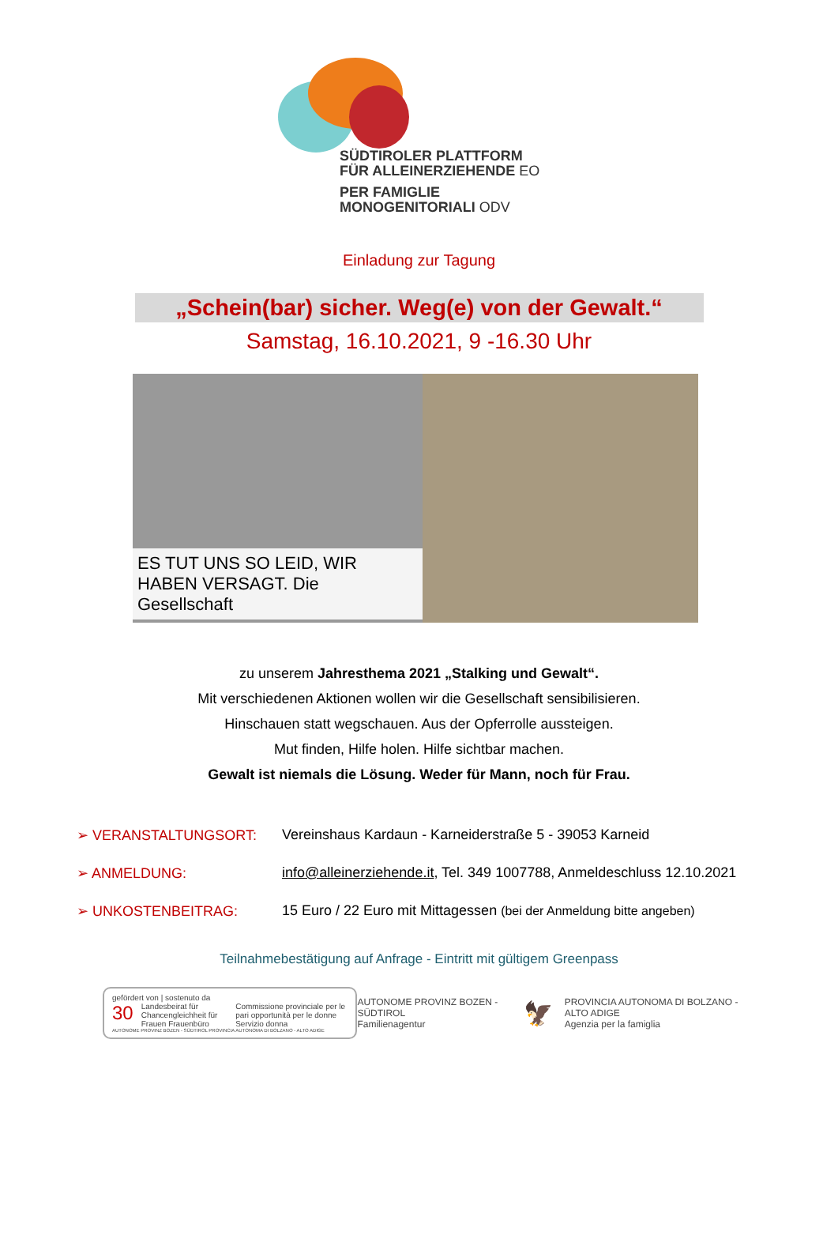SÜDTIROLER PLATTFORM
FÜR ALLEINERZIEHENDE EO
PER FAMIGLIE
MONOGENITORIALI ODV
Einladung zur Tagung
„Schein(bar) sicher. Weg(e) von der Gewalt.“
Samstag, 16.10.2021, 9 -16.30 Uhr
ES TUT UNS SO LEID, WIR HABEN VERSAGT. Die Gesellschaft
zu unserem Jahresthema 2021 „Stalking und Gewalt“.
Mit verschiedenen Aktionen wollen wir die Gesellschaft sensibilisieren.
Hinschauen statt wegschauen. Aus der Opferrolle aussteigen.
Mut finden, Hilfe holen. Hilfe sichtbar machen.
Gewalt ist niemals die Lösung. Weder für Mann, noch für Frau.
➢ VERANSTALTUNGSORT: Vereinshaus Kardaun - Karneiderstraße 5 - 39053 Karneid
➢ ANMELDUNG: info@alleinerziehende.it, Tel. 349 1007788, Anmeldeschluss 12.10.2021
➢ UNKOSTENBEITRAG: 15 Euro / 22 Euro mit Mittagessen (bei der Anmeldung bitte angeben)
Teilnahmebestätigung auf Anfrage - Eintritt mit gültigem Greenpass
gefördert von | sostenuto da
30 Landesbeirat für Chancengleichheit für Frauen Frauenbüro Commissione provinciale per le pari opportunità per le donne Servizio donna
AUTONOME PROVINZ BOZEN - SÜDTIROL PROVINCIA AUTONOMA DI BOLZANO - ALTO ADIGE
AUTONOME PROVINZ BOZEN - SÜDTIROL
Familienagentur 🦅 PROVINCIA AUTONOMA DI BOLZANO - ALTO ADIGE
Agenzia per la famiglia